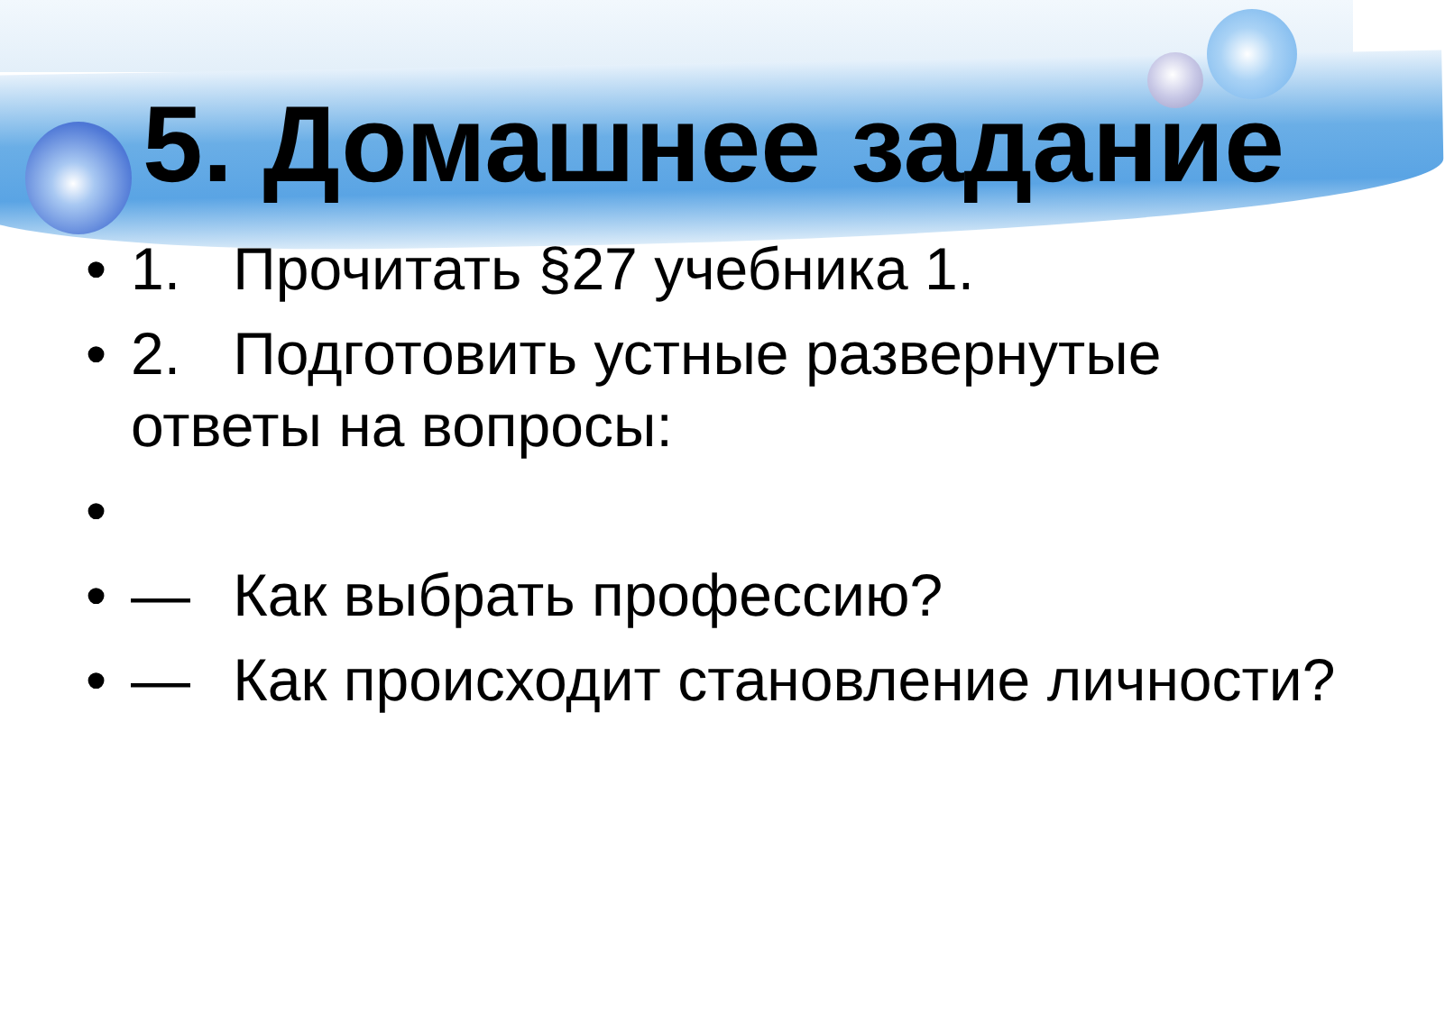5. Домашнее задание
• 1. Прочитать §27 учебника 1.
• 2. Подготовить устные развернутые ответы на вопросы:
• • — Как выбрать профессию?
• — Как происходит становление личности?